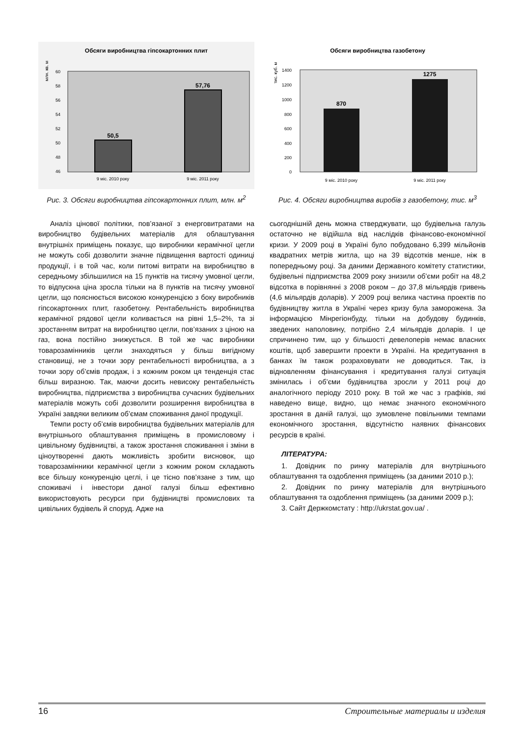Обсяги виробництва гіпсокартонних плит
млн. кв. м
60
58
56
54
52
50
48
46
50,5
57,76
9 міс. 2010 року
9 міс. 2011 року
Рис. 3. Обсяги виробництва гіпсокартонних плит, млн. м<sup>2</sup>
Обсяги виробництва газобетону
тис. куб. м
1400
1200
1000
800
600
400
200
0
870
1275
9 міс. 2010 року
9 міс. 2011 року
Рис. 4. Обсяги виробництва виробів з газобетону, тис. м<sup>3</sup>
Аналіз цінової політики, пов’язаної з енерговитратами на виробництво будівельних матеріалів для облаштування внутрішніх приміщень показує, що виробники керамічної цегли не можуть собі дозволити значне підвищення вартості одиниці продукції, і в той час, коли питомі витрати на виробництво в середньому збільшилися на 15 пунктів на тисячу умовної цегли, то відпускна ціна зросла тільки на 8 пунктів на тисячу умовної цегли, що пояснюється високою конкуренцією з боку виробників гіпсокартонних плит, газобетону. Рентабельність виробництва керамічної рядової цегли коливається на рівні 1,5–2%, та зі зростанням витрат на виробництво цегли, пов’язаних з ціною на газ, вона постійно знижується. В той же час виробники товарозамінників цегли знаходяться у більш вигідному становищі, не з точки зору рентабельності виробництва, а з точки зору об’ємів продаж, і з кожним роком ця тенденція стає більш виразною. Так, маючи досить невисоку рентабельність виробництва, підприємства з виробництва сучасних будівельних матеріалів можуть собі дозволити розширення виробництва в Україні завдяки великим об’ємам споживання даної продукції.
Темпи росту об’ємів виробництва будівельних матеріалів для внутрішнього облаштування приміщень в промисловому і цивільному будівництві, а також зростання споживання і зміни в ціноутворенні дають можливість зробити висновок, що товарозамінники керамічної цегли з кожним роком складають все більшу конкуренцію цеглі, і це тісно пов’язане з тим, що споживачі і інвестори даної галузі більш ефективно використовують ресурси при будівництві промислових та цивільних будівель й споруд. Адже на
сьогоднішній день можна стверджувати, що будівельна галузь остаточно не відійшла від наслідків фінансово-економічної кризи. У 2009 році в Україні було побудовано 6,399 мільйонів квадратних метрів житла, що на 39 відсотків менше, ніж в попередньому році. За даними Державного комітету статистики, будівельні підприємства 2009 року знизили об’єми робіт на 48,2 відсотка в порівнянні з 2008 роком – до 37,8 мільярдів гривень (4,6 мільярдів доларів). У 2009 році велика частина проектів по будівництву житла в Україні через кризу була заморожена. За інформацією Мінрегіонбуду, тільки на добудову будинків, зведених наполовину, потрібно 2,4 мільярдів доларів. І це спричинено тим, що у більшості девелоперів немає власних коштів, щоб завершити проекти в Україні. На кредитування в банках їм також розраховувати не доводиться. Так, із відновленням фінансування і кредитування галузі ситуація змінилась і об’єми будівництва зросли у 2011 році до аналогічного періоду 2010 року. В той же час з графіків, які наведено вище, видно, що немає значного економічного зростання в даній галузі, що зумовлене повільними темпами економічного зростання, відсутністю наявних фінансових ресурсів в країні.
ЛІТЕРАТУРА:
1. Довідник по ринку матеріалів для внутрішнього облаштування та оздоблення приміщень (за даними 2010 р.);
2. Довідник по ринку матеріалів для внутрішнього облаштування та оздоблення приміщень (за даними 2009 р.);
3. Сайт Держкомстату : http://ukrstat.gov.ua/ .
16 Строительные материалы и изделия